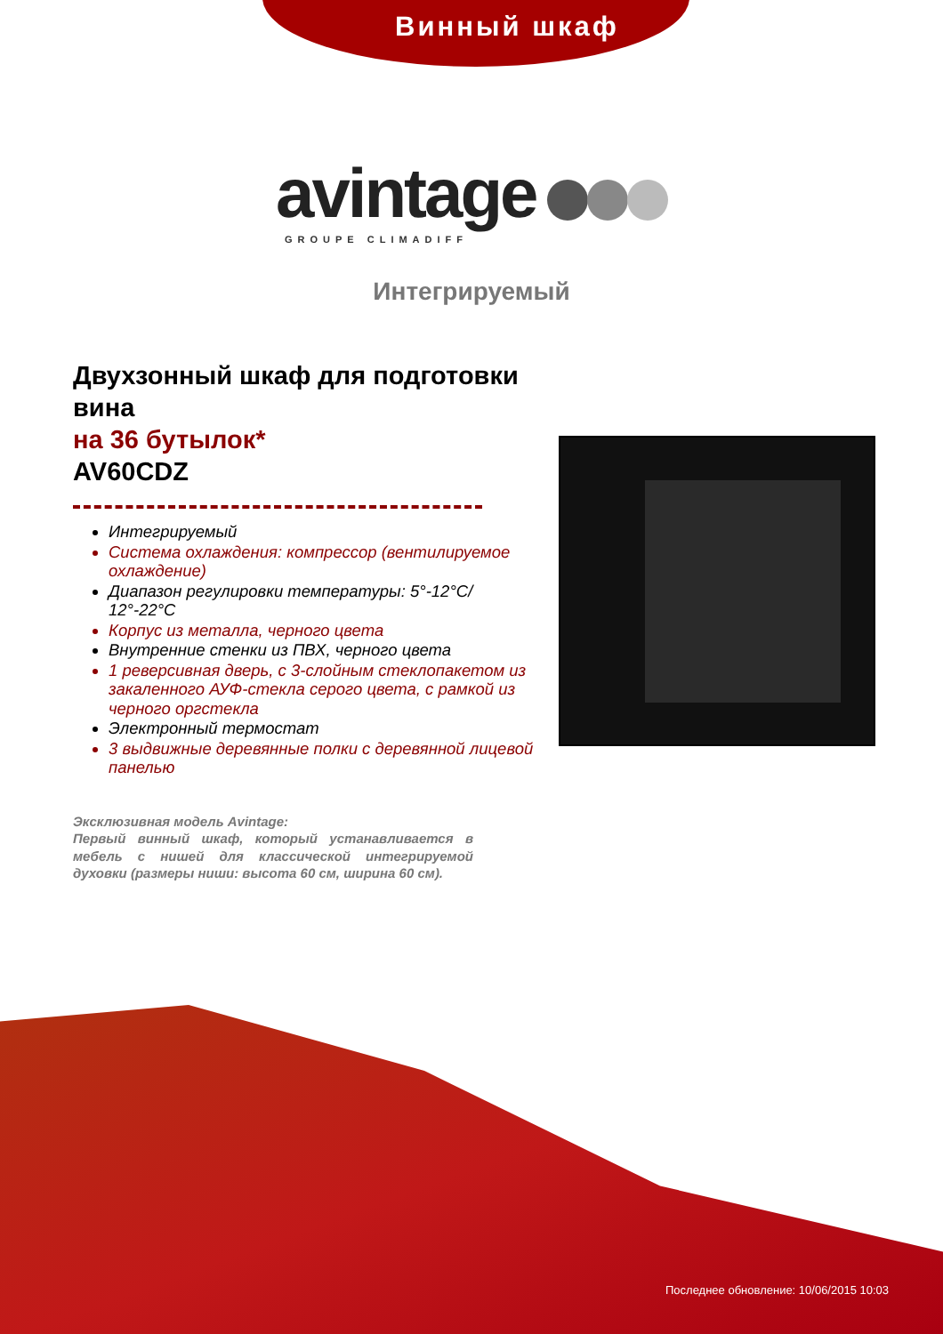Винный шкаф
avintage
GROUPE CLIMADIFF
Интегрируемый
Двухзонный шкаф для подготовки вина
на 36 бутылок*
AV60CDZ
Интегрируемый
Система охлаждения: компрессор (вентилируемое охлаждение)
Диапазон регулировки температуры: 5°-12°C/ 12°-22°C
Корпус из металла, черного цвета
Внутренние стенки из ПВХ, черного цвета
1 реверсивная дверь, с 3-слойным стеклопакетом из закаленного АУФ-стекла серого цвета, с рамкой из черного оргстекла
Электронный термостат
3 выдвижные деревянные полки с деревянной лицевой панелью
Эксклюзивная модель Avintage:
Первый винный шкаф, который устанавливается в мебель с нишей для классической интегрируемой духовки (размеры ниши: высота 60 см, ширина 60 см).
Последнее обновление: 10/06/2015 10:03